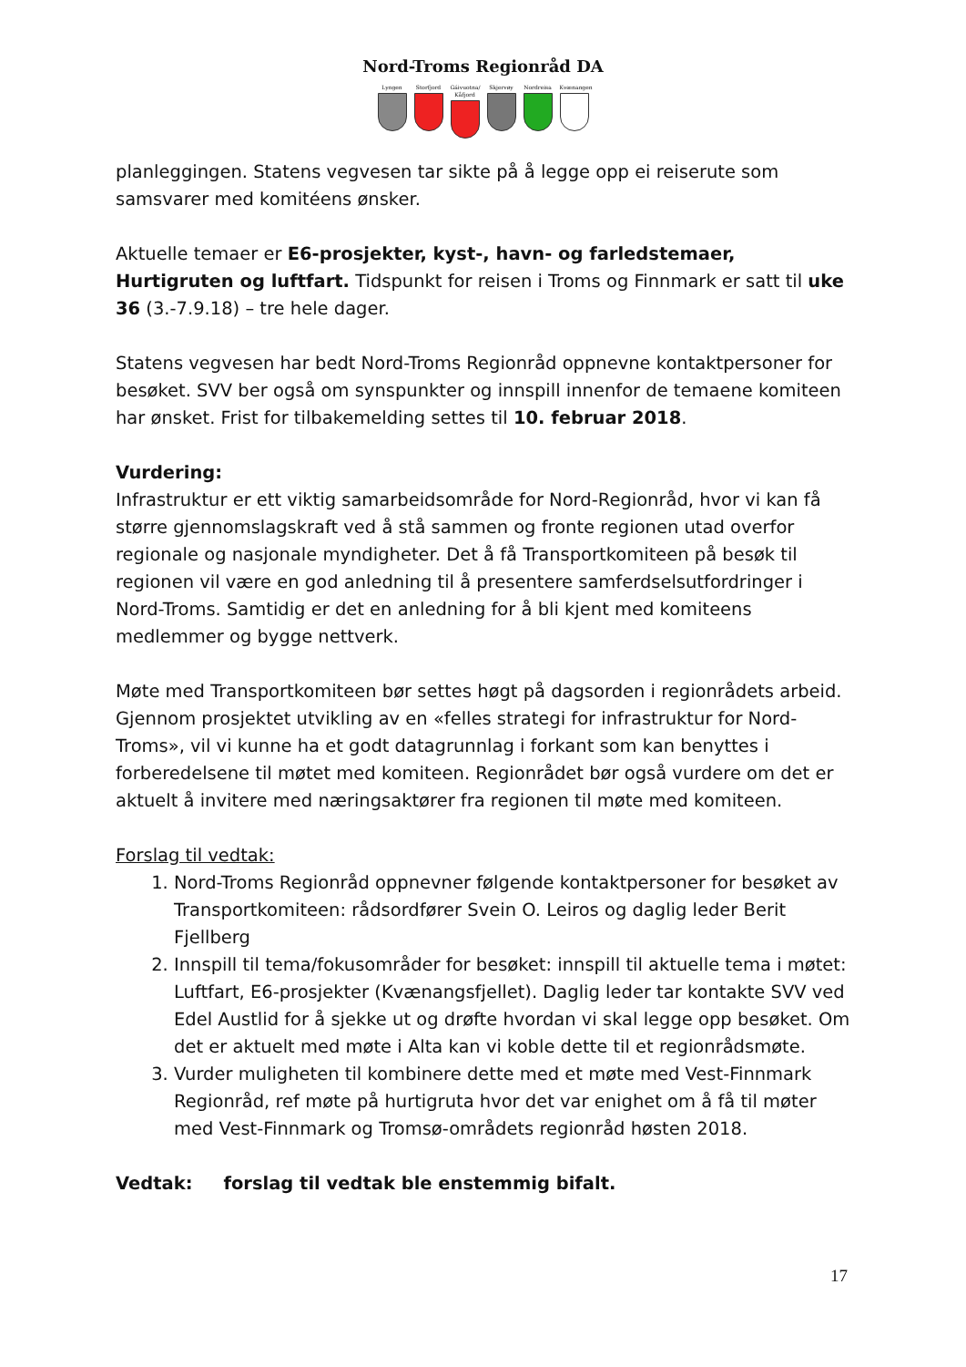Nord-Troms Regionråd DA
Lyngen Storfjord
Gáivuotna/ Kåfjord
Skjervøy Nordreisa
Kvænangen
planleggingen. Statens vegvesen tar sikte på å legge opp ei reiserute som samsvarer med komitéens ønsker.
Aktuelle temaer er E6-prosjekter, kyst-, havn- og farledstemaer, Hurtigruten og luftfart. Tidspunkt for reisen i Troms og Finnmark er satt til uke 36 (3.-7.9.18) – tre hele dager.
Statens vegvesen har bedt Nord-Troms Regionråd oppnevne kontaktpersoner for besøket. SVV ber også om synspunkter og innspill innenfor de temaene komiteen har ønsket. Frist for tilbakemelding settes til 10. februar 2018.
Vurdering:
Infrastruktur er ett viktig samarbeidsområde for Nord-Regionråd, hvor vi kan få større gjennomslagskraft ved å stå sammen og fronte regionen utad overfor regionale og nasjonale myndigheter. Det å få Transportkomiteen på besøk til regionen vil være en god anledning til å presentere samferdselsutfordringer i Nord-Troms. Samtidig er det en anledning for å bli kjent med komiteens medlemmer og bygge nettverk.
Møte med Transportkomiteen bør settes høgt på dagsorden i regionrådets arbeid. Gjennom prosjektet utvikling av en «felles strategi for infrastruktur for Nord-Troms», vil vi kunne ha et godt datagrunnlag i forkant som kan benyttes i forberedelsene til møtet med komiteen. Regionrådet bør også vurdere om det er aktuelt å invitere med næringsaktører fra regionen til møte med komiteen.
Forslag til vedtak:
1. Nord-Troms Regionråd oppnevner følgende kontaktpersoner for besøket av Transportkomiteen: rådsordfører Svein O. Leiros og daglig leder Berit Fjellberg
2. Innspill til tema/fokusområder for besøket: innspill til aktuelle tema i møtet: Luftfart, E6-prosjekter (Kvænangsfjellet). Daglig leder tar kontakte SVV ved Edel Austlid for å sjekke ut og drøfte hvordan vi skal legge opp besøket. Om det er aktuelt med møte i Alta kan vi koble dette til et regionrådsmøte.
3. Vurder muligheten til kombinere dette med et møte med Vest-Finnmark Regionråd, ref møte på hurtigruta hvor det var enighet om å få til møter med Vest-Finnmark og Tromsø-områdets regionråd høsten 2018.
Vedtak: forslag til vedtak ble enstemmig bifalt.
17